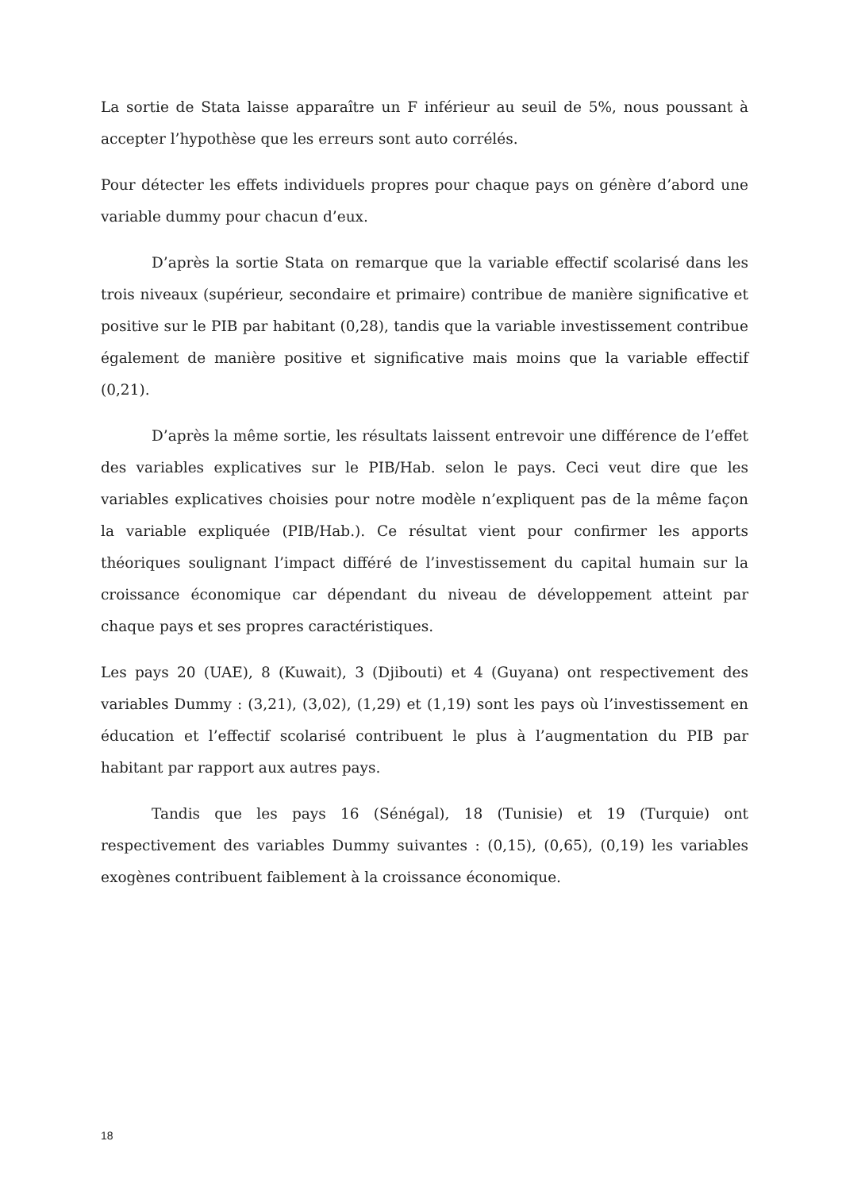La sortie de Stata laisse apparaître un F inférieur au seuil de 5%, nous poussant à accepter l’hypothèse que les erreurs sont auto corrélés.
Pour détecter les effets individuels propres pour chaque pays on génère d’abord une variable dummy pour chacun d’eux.
D’après la sortie Stata on remarque que la variable effectif scolarisé dans les trois niveaux (supérieur, secondaire et primaire) contribue de manière significative et positive sur le PIB par habitant (0,28), tandis que la variable investissement contribue également de manière positive et significative mais moins que la variable effectif (0,21).
D’après la même sortie, les résultats laissent entrevoir une différence de l’effet des variables explicatives sur le PIB/Hab. selon le pays. Ceci veut dire que les variables explicatives choisies pour notre modèle n’expliquent pas de la même façon la variable expliquée (PIB/Hab.). Ce résultat vient pour confirmer les apports théoriques soulignant l’impact différé de l’investissement du capital humain sur la croissance économique car dépendant du niveau de développement atteint par chaque pays et ses propres caractéristiques.
Les pays 20 (UAE), 8 (Kuwait), 3 (Djibouti) et 4 (Guyana) ont respectivement des variables Dummy : (3,21), (3,02), (1,29) et (1,19) sont les pays où l’investissement en éducation et l’effectif scolarisé contribuent le plus à l’augmentation du PIB par habitant par rapport aux autres pays.
Tandis que les pays 16 (Sénégal), 18 (Tunisie) et 19 (Turquie) ont respectivement des variables Dummy suivantes : (0,15), (0,65), (0,19) les variables exogènes contribuent faiblement à la croissance économique.
18